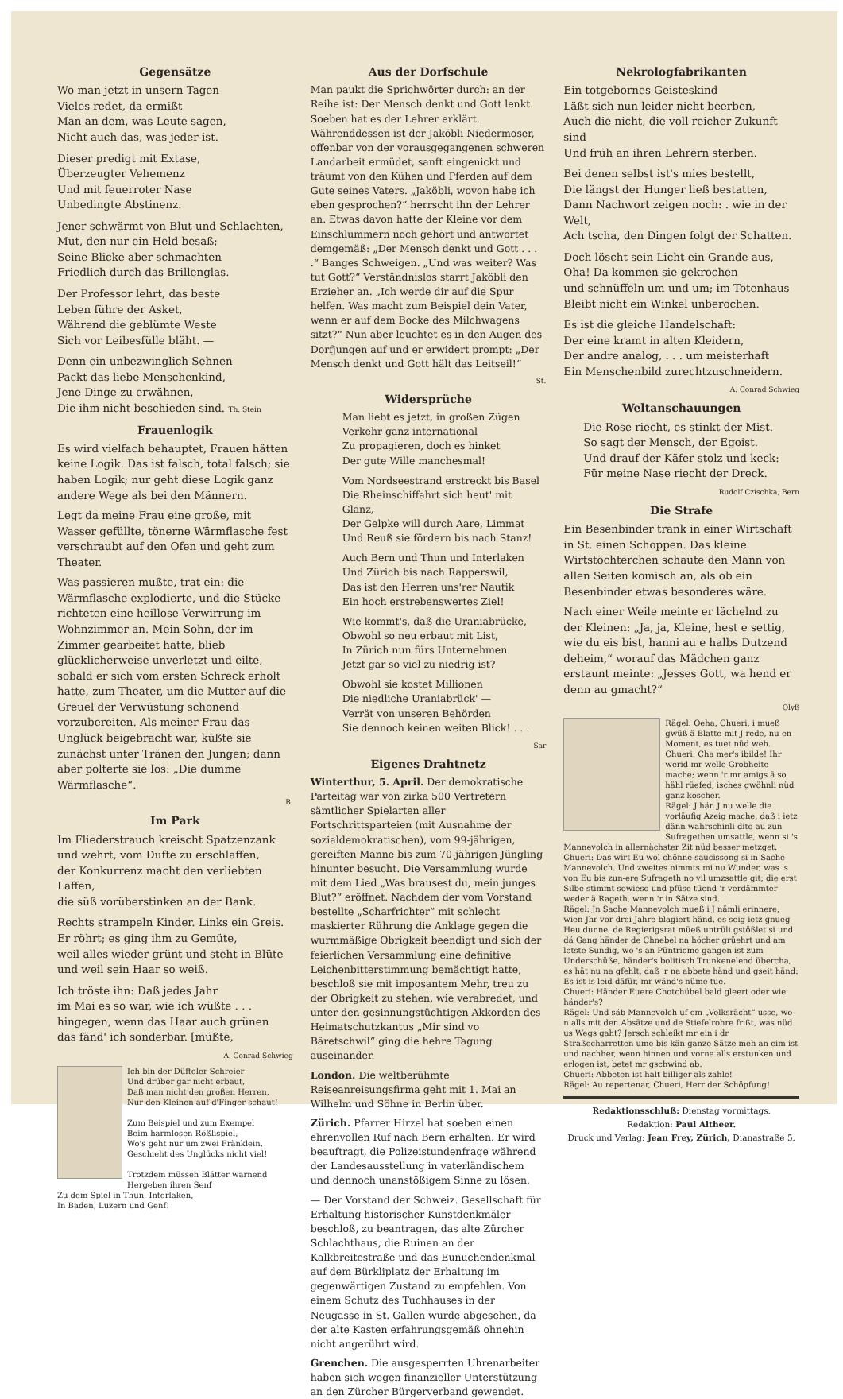Gegensätze
Wo man jetzt in unsern Tagen
Vieles redet, da ermißt
Man an dem, was Leute sagen,
Nicht auch das, was jeder ist.
Dieser predigt mit Extase,
Überzeugter Vehemenz
Und mit feuerroter Nase
Unbedingte Abstinenz.
Jener schwärmt von Blut und Schlachten,
Mut, den nur ein Held besaß;
Seine Blicke aber schmachten
Friedlich durch das Brillenglas.
Der Professor lehrt, das beste
Leben führe der Asket,
Während die geblümte Weste
Sich vor Leibesfülle bläht. —
Denn ein unbezwinglich Sehnen
Packt das liebe Menschenkind,
Jene Dinge zu erwähnen,
Die ihm nicht beschieden sind. Th. Stein
Frauenlogik
Es wird vielfach behauptet, Frauen hätten keine Logik. Das ist falsch, total falsch; sie haben Logik; nur geht diese Logik ganz andere Wege als bei den Männern.
Legt da meine Frau eine große, mit Wasser gefüllte, tönerne Wärmflasche fest verschraubt auf den Ofen und geht zum Theater.
Was passieren mußte, trat ein: die Wärmflasche explodierte, und die Stücke richteten eine heillose Verwirrung im Wohnzimmer an. Mein Sohn, der im Zimmer gearbeitet hatte, blieb glücklicherweise unverletzt und eilte, sobald er sich vom ersten Schreck erholt hatte, zum Theater, um die Mutter auf die Greuel der Verwüstung schonend vorzubereiten. Als meiner Frau das Unglück beigebracht war, küßte sie zunächst unter Tränen den Jungen; dann aber polterte sie los: „Die dumme Wärmflasche“.
B.
Im Park
Im Fliederstrauch kreischt Spatzenzank
und wehrt, vom Dufte zu erschlaffen,
der Konkurrenz macht den verliebten Laffen,
die süß vorüberstinken an der Bank.
Rechts strampeln Kinder. Links ein Greis.
Er röhrt; es ging ihm zu Gemüte,
weil alles wieder grünt und steht in Blüte
und weil sein Haar so weiß.
Ich tröste ihn: Daß jedes Jahr
im Mai es so war, wie ich wüßte . . .
hingegen, wenn das Haar auch grünen
das fänd' ich sonderbar. [müßte,
A. Conrad Schwieg
Ich bin der Düfteler Schreier
Und drüber gar nicht erbaut,
Daß man nicht den großen Herren,
Nur den Kleinen auf d'Finger schaut!
Zum Beispiel und zum Exempel
Beim harmlosen Rößlispiel,
Wo's geht nur um zwei Fränklein,
Geschieht des Unglücks nicht viel!
Trotzdem müssen Blätter warnend
Hergeben ihren Senf
Zu dem Spiel in Thun, Interlaken,
In Baden, Luzern und Genf!
Aus der Dorfschule
Man paukt die Sprichwörter durch: an der Reihe ist: Der Mensch denkt und Gott lenkt. Soeben hat es der Lehrer erklärt. Währenddessen ist der Jaköbli Niedermoser, offenbar von der vorausgegangenen schweren Landarbeit ermüdet, sanft eingenickt und träumt von den Kühen und Pferden auf dem Gute seines Vaters. „Jaköbli, wovon habe ich eben gesprochen?“ herrscht ihn der Lehrer an. Etwas davon hatte der Kleine vor dem Einschlummern noch gehört und antwortet demgemäß: „Der Mensch denkt und Gott . . . .“ Banges Schweigen. „Und was weiter? Was tut Gott?“ Verständnislos starrt Jaköbli den Erzieher an. „Ich werde dir auf die Spur helfen. Was macht zum Beispiel dein Vater, wenn er auf dem Bocke des Milchwagens sitzt?“ Nun aber leuchtet es in den Augen des Dorfjungen auf und er erwidert prompt: „Der Mensch denkt und Gott hält das Leitseil!“
St.
Widersprüche
Man liebt es jetzt, in großen Zügen
Verkehr ganz international
Zu propagieren, doch es hinket
Der gute Wille manchesmal!
Vom Nordseestrand erstreckt bis Basel
Die Rheinschiffahrt sich heut' mit Glanz,
Der Gelpke will durch Aare, Limmat
Und Reuß sie fördern bis nach Stanz!
Auch Bern und Thun und Interlaken
Und Zürich bis nach Rapperswil,
Das ist den Herren uns'rer Nautik
Ein hoch erstrebenswertes Ziel!
Wie kommt's, daß die Uraniabrücke,
Obwohl so neu erbaut mit List,
In Zürich nun fürs Unternehmen
Jetzt gar so viel zu niedrig ist?
Obwohl sie kostet Millionen
Die niedliche Uraniabrück' —
Verrät von unseren Behörden
Sie dennoch keinen weiten Blick! . . .
Sar
Eigenes Drahtnetz
Winterthur, 5. April. Der demokratische Parteitag war von zirka 500 Vertretern sämtlicher Spielarten aller Fortschrittsparteien (mit Ausnahme der sozialdemokratischen), vom 99-jährigen, gereiften Manne bis zum 70-jährigen Jüngling hinunter besucht. Die Versammlung wurde mit dem Lied „Was brausest du, mein junges Blut?“ eröffnet. Nachdem der vom Vorstand bestellte „Scharfrichter“ mit schlecht maskierter Rührung die Anklage gegen die wurmmäßige Obrigkeit beendigt und sich der feierlichen Versammlung eine definitive Leichenbitterstimmung bemächtigt hatte, beschloß sie mit imposantem Mehr, treu zu der Obrigkeit zu stehen, wie verabredet, und unter den gesinnungstüchtigen Akkorden des Heimatschutzkantus „Mir sind vo Bäretschwil“ ging die hehre Tagung auseinander.
London. Die weltberühmte Reiseanreisungsfirma geht mit 1. Mai an Wilhelm und Söhne in Berlin über.
Zürich. Pfarrer Hirzel hat soeben einen ehrenvollen Ruf nach Bern erhalten. Er wird beauftragt, die Polizeistundenfrage während der Landesausstellung in vaterländischem und dennoch unanstößigem Sinne zu lösen.
— Der Vorstand der Schweiz. Gesellschaft für Erhaltung historischer Kunstdenkmäler beschloß, zu beantragen, das alte Zürcher Schlachthaus, die Ruinen an der Kalkbreitestraße und das Eunuchendenkmal auf dem Bürkliplatz der Erhaltung im gegenwärtigen Zustand zu empfehlen. Von einem Schutz des Tuchhauses in der Neugasse in St. Gallen wurde abgesehen, da der alte Kasten erfahrungsgemäß ohnehin nicht angerührt wird.
Grenchen. Die ausgesperrten Uhrenarbeiter haben sich wegen finanzieller Unterstützung an den Zürcher Bürgerverband gewendet.
Nekrologfabrikanten
Ein totgebornes Geisteskind
Läßt sich nun leider nicht beerben,
Auch die nicht, die voll reicher Zukunft sind
Und früh an ihren Lehrern sterben.
Bei denen selbst ist's mies bestellt,
Die längst der Hunger ließ bestatten,
Dann Nachwort zeigen noch: . wie in der Welt,
Ach tscha, den Dingen folgt der Schatten.
Doch löscht sein Licht ein Grande aus,
Oha! Da kommen sie gekrochen
und schnüffeln um und um; im Totenhaus
Bleibt nicht ein Winkel unberochen.
Es ist die gleiche Handelschaft:
Der eine kramt in alten Kleidern,
Der andre analog, . . . um meisterhaft
Ein Menschenbild zurechtzuschneidern.
A. Conrad Schwieg
Weltanschauungen
Die Rose riecht, es stinkt der Mist.
So sagt der Mensch, der Egoist.
Und drauf der Käfer stolz und keck:
Für meine Nase riecht der Dreck.
Rudolf Czischka, Bern
Die Strafe
Ein Besenbinder trank in einer Wirtschaft in St. einen Schoppen. Das kleine Wirtstöchterchen schaute den Mann von allen Seiten komisch an, als ob ein Besenbinder etwas besonderes wäre.
Nach einer Weile meinte er lächelnd zu der Kleinen: „Ja, ja, Kleine, hest e settig, wie du eis bist, hanni au e halbs Dutzend deheim,“ worauf das Mädchen ganz erstaunt meinte: „Jesses Gott, wa hend er denn au gmacht?“
Olyß
Rägel: Oeha, Chueri, i mueß gwüß ä Blatte mit J rede, nu en Moment, es tuet nüd weh.
Chueri: Cha mer's ibilde! Ihr werid mr welle Grobheite mache; wenn 'r mr amigs ä so hähl rüefed, isches gwöhnli nüd ganz koscher.
Rägel: J hän J nu welle die vorläufig Azeig mache, daß i ietz dänn wahrschinli dito au zun Sufragethen umsattle, wenn si 's Mannevolch in allernächster Zit nüd besser metzget.
Chueri: Das wirt Eu wol chönne saucissong si in Sache Mannevolch. Und zweites nimmts mi nu Wunder, was 's von Eu bis zun-ere Sufrageth no vil umzsattle git; die erst Silbe stimmt sowieso und pfüse tüend 'r verdämmter weder ä Rageth, wenn 'r in Sätze sind.
Rägel: Jn Sache Mannevolch mueß i J nämli erinnere, wien Jhr vor drei Jahre blagiert händ, es seig ietz gnueg Heu dunne, de Regierigsrat müeß untrüli gstößlet si und dä Gang händer de Chnebel na höcher grüehrt und am letste Sundig, wo 's an Püntrieme gangen ist zum Underschüße, händer's bolitisch Trunkenelend übercha, es hät nu na gfehlt, daß 'r na abbete händ und gseit händ: Es ist is leid däfür, mr wänd's nüme tue.
Chueri: Händer Euere Chotchübel bald gleert oder wie händer's?
Rägel: Und säb Mannevolch uf em „Volksrächt“ usse, wo-n alls mit den Absätze und de Stiefelrohre frißt, was nüd us Wegs gaht? Jersch schleikt mr ein i dr Straßecharretten ume bis kän ganze Sätze meh an eim ist und nachher, wenn hinnen und vorne alls erstunken und erlogen ist, betet mr gschwind ab.
Chueri: Abbeten ist halt billiger als zahle!
Rägel: Au repertenar, Chueri, Herr der Schöpfung!
Redaktionsschluß: Dienstag vormittags.
Redaktion: Paul Altheer.
Druck und Verlag: Jean Frey, Zürich, Dianastraße 5.